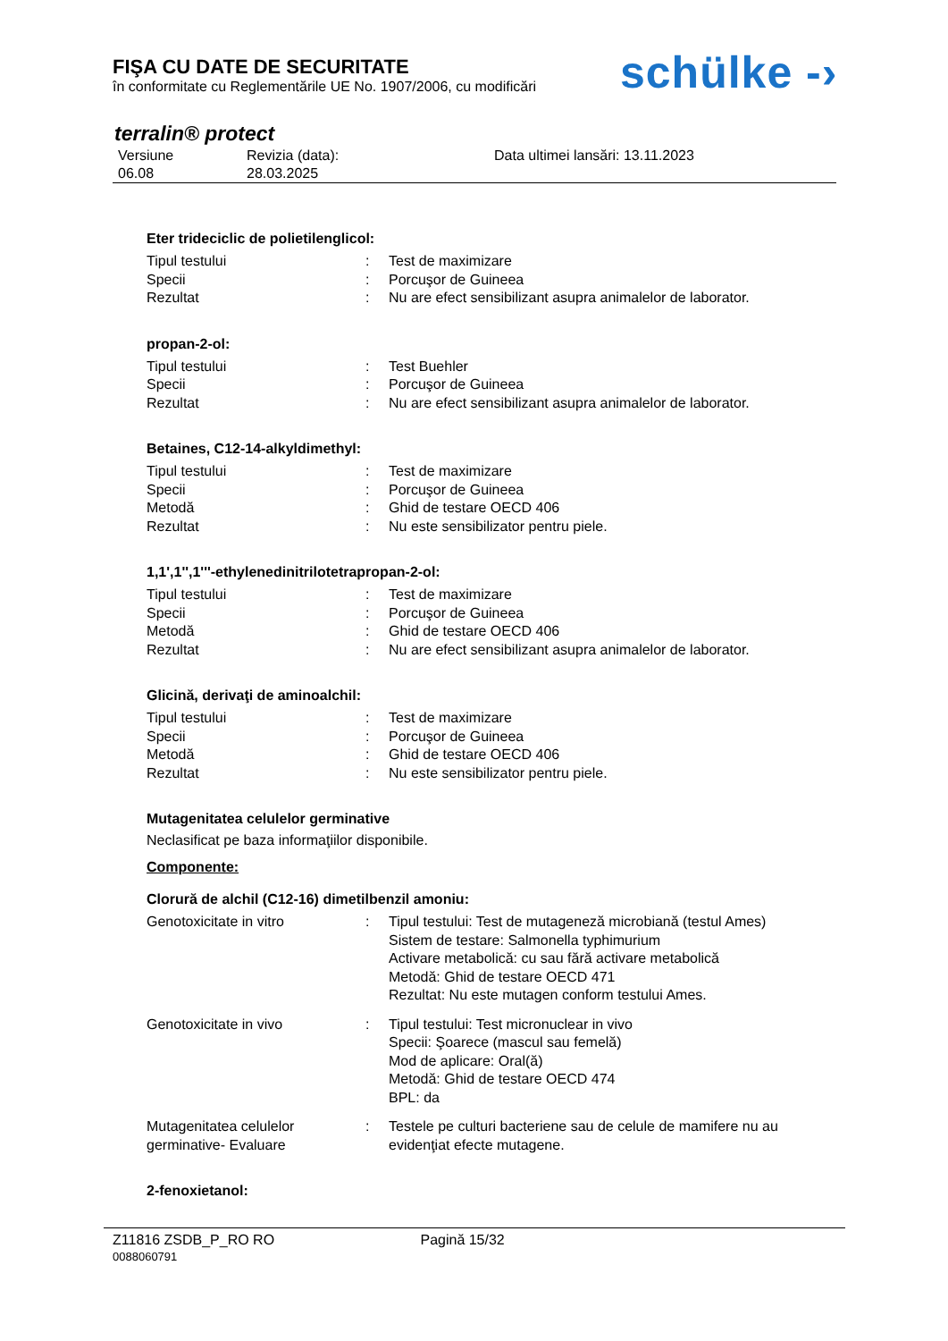FIŞA CU DATE DE SECURITATE
în conformitate cu Reglementările UE No. 1907/2006, cu modificări
schülke -›
terralin® protect
| Versiune 06.08 | Revizia (data): 28.03.2025 | Data ultimei lansări: 13.11.2023 |
Eter trideciclic de polietilenglicol:
| Tipul testului | : | Test de maximizare |
| Specii | : | Porcuşor de Guineea |
| Rezultat | : | Nu are efect sensibilizant asupra animalelor de laborator. |
propan-2-ol:
| Tipul testului | : | Test Buehler |
| Specii | : | Porcuşor de Guineea |
| Rezultat | : | Nu are efect sensibilizant asupra animalelor de laborator. |
Betaines, C12-14-alkyldimethyl:
| Tipul testului | : | Test de maximizare |
| Specii | : | Porcuşor de Guineea |
| Metodă | : | Ghid de testare OECD 406 |
| Rezultat | : | Nu este sensibilizator pentru piele. |
1,1',1'',1'''-ethylenedinitrilotetrapropan-2-ol:
| Tipul testului | : | Test de maximizare |
| Specii | : | Porcuşor de Guineea |
| Metodă | : | Ghid de testare OECD 406 |
| Rezultat | : | Nu are efect sensibilizant asupra animalelor de laborator. |
Glicină, derivaţi de aminoalchil:
| Tipul testului | : | Test de maximizare |
| Specii | : | Porcuşor de Guineea |
| Metodă | : | Ghid de testare OECD 406 |
| Rezultat | : | Nu este sensibilizator pentru piele. |
Mutagenitatea celulelor germinative
Neclasificat pe baza informaţiilor disponibile.
Componente:
Clorură de alchil (C12-16) dimetilbenzil amoniu:
| Genotoxicitate in vitro | : | Tipul testului: Test de mutageneză microbiană (testul Ames) Sistem de testare: Salmonella typhimurium Activare metabolică: cu sau fără activare metabolică Metodă: Ghid de testare OECD 471 Rezultat: Nu este mutagen conform testului Ames. |
| Genotoxicitate in vivo | : | Tipul testului: Test micronuclear in vivo Specii: Şoarece (mascul sau femelă) Mod de aplicare: Oral(ă) Metodă: Ghid de testare OECD 474 BPL: da |
| Mutagenitatea celulelor germinative- Evaluare | : | Testele pe culturi bacteriene sau de celule de mamifere nu au evidenţiat efecte mutagene. |
2-fenoxietanol:
Z11816 ZSDB_P_RO RO Pagină 15/32
0088060791